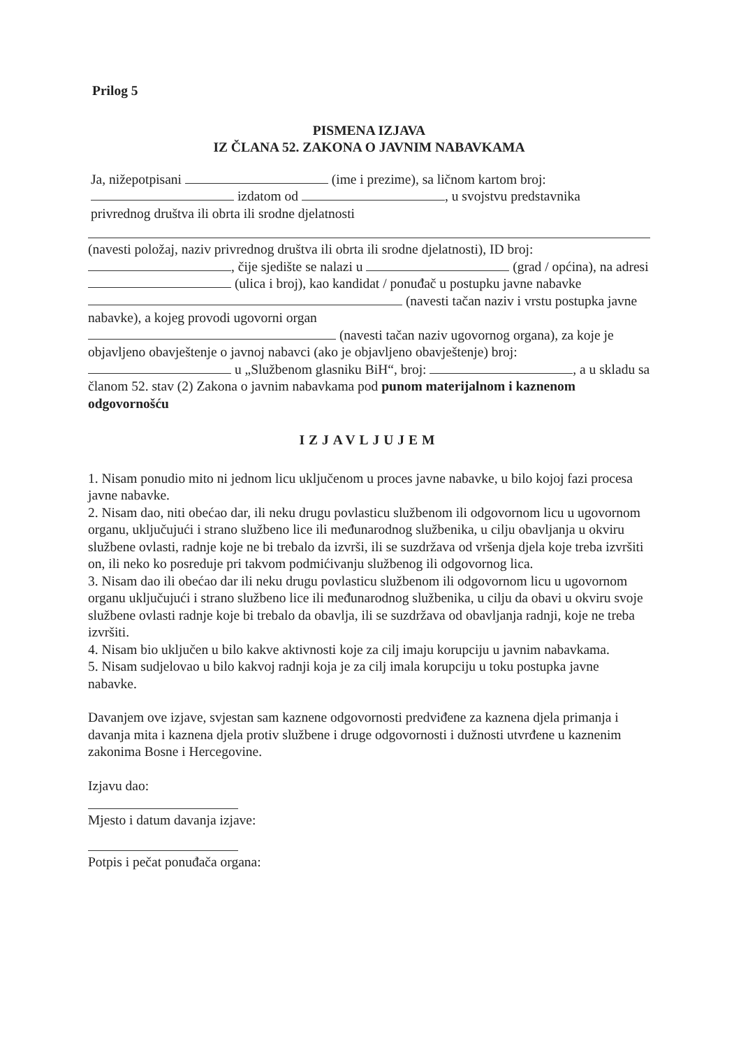Prilog 5
PISMENA IZJAVA
IZ ČLANA 52. ZAKONA O JAVNIM NABAVKAMA
Ja, nižepotpisani (ime i prezime), sa ličnom kartom broj:
izdatom od , u svojstvu predstavnika
privrednog društva ili obrta ili srodne djelatnosti
(navesti položaj, naziv privrednog društva ili obrta ili srodne djelatnosti), ID broj:
, čije sjedište se nalazi u (grad / općina), na adresi (ulica i broj), kao kandidat / ponuđač u postupku javne nabavke (navesti tačan naziv i vrstu postupka javne nabavke), a kojeg provodi ugovorni organ
(navesti tačan naziv ugovornog organa), za koje je objavljeno obavještenje o javnoj nabavci (ako je objavljeno obavještenje) broj:
u „Službenom glasniku BiH“, broj: , a u skladu sa članom 52. stav (2) Zakona o javnim nabavkama pod punom materijalnom i kaznenom odgovornošću
IZJAVLJUJEM
1. Nisam ponudio mito ni jednom licu uključenom u proces javne nabavke, u bilo kojoj fazi procesa javne nabavke.
2. Nisam dao, niti obećao dar, ili neku drugu povlasticu službenom ili odgovornom licu u ugovornom organu, uključujući i strano službeno lice ili međunarodnog službenika, u cilju obavljanja u okviru službene ovlasti, radnje koje ne bi trebalo da izvrši, ili se suzdržava od vršenja djela koje treba izvršiti on, ili neko ko posreduje pri takvom podmićivanju službenog ili odgovornog lica.
3. Nisam dao ili obećao dar ili neku drugu povlasticu službenom ili odgovornom licu u ugovornom organu uključujući i strano službeno lice ili međunarodnog službenika, u cilju da obavi u okviru svoje službene ovlasti radnje koje bi trebalo da obavlja, ili se suzdržava od obavljanja radnji, koje ne treba izvršiti.
4. Nisam bio uključen u bilo kakve aktivnosti koje za cilj imaju korupciju u javnim nabavkama.
5. Nisam sudjelovao u bilo kakvoj radnji koja je za cilj imala korupciju u toku postupka javne nabavke.
Davanjem ove izjave, svjestan sam kaznene odgovornosti predviđene za kaznena djela primanja i davanja mita i kaznena djela protiv službene i druge odgovornosti i dužnosti utvrđene u kaznenim zakonima Bosne i Hercegovine.
Izjavu dao:
Mjesto i datum davanja izjave:
Potpis i pečat ponuđača organa: